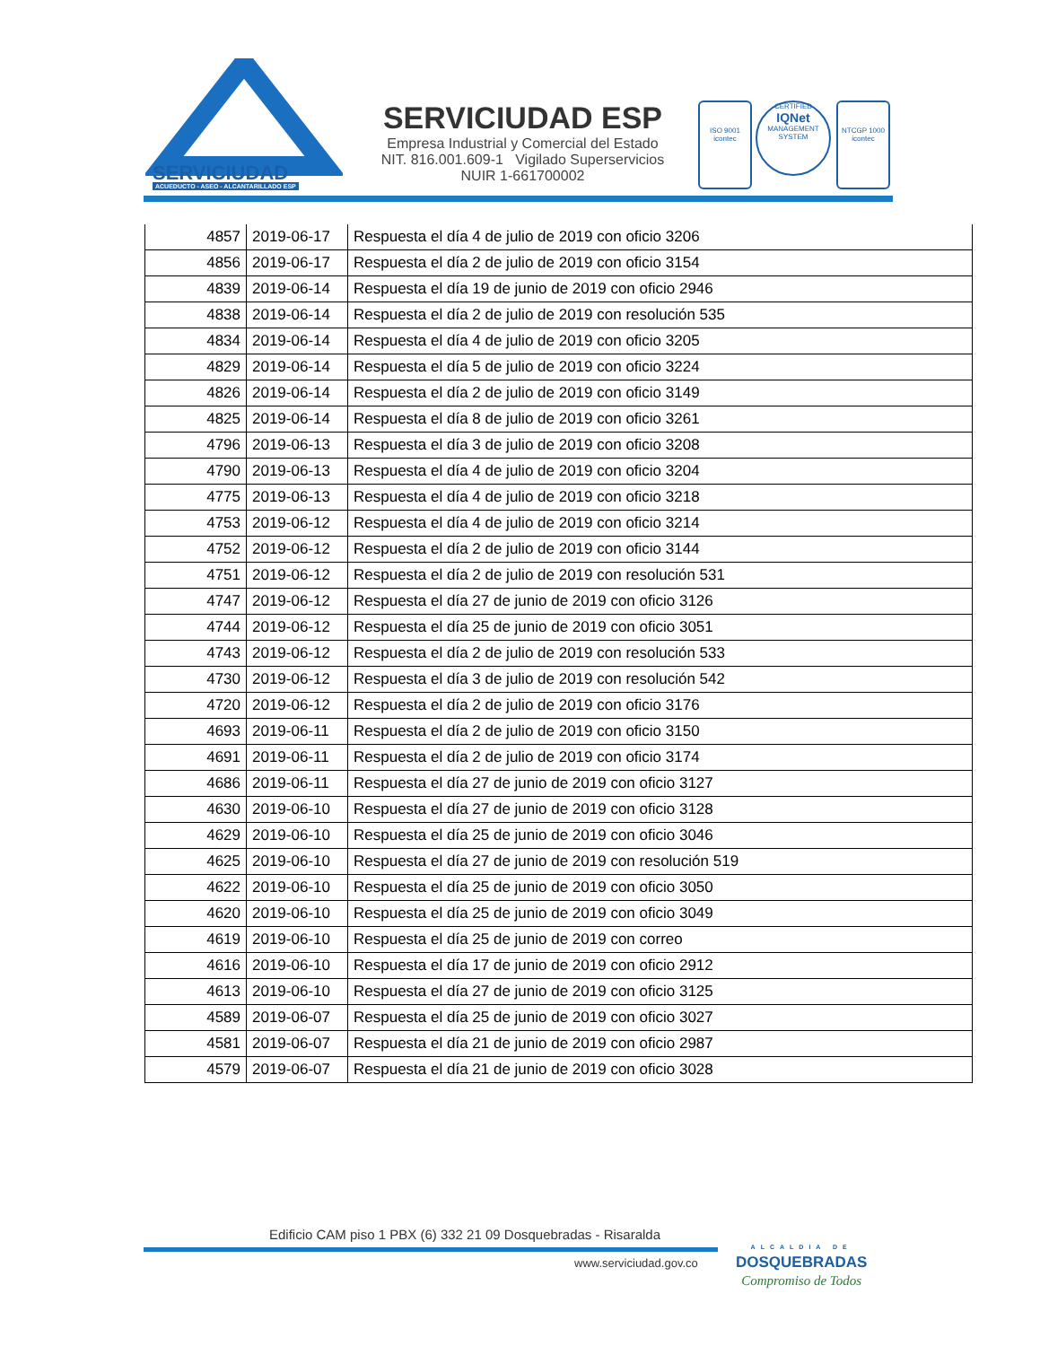SERVICIUDAD
ACUEDUCTO - ASEO - ALCANTARILLADO ESP
SERVICIUDAD ESP
Empresa Industrial y Comercial del Estado
NIT. 816.001.609-1 Vigilado Superservicios
NUIR 1-661700002
ISO 9001
icontec
CERTIFIED
IQNet
MANAGEMENT SYSTEM
NTCGP 1000
icontec
| 4857 | 2019-06-17 | Respuesta el día 4 de julio de 2019 con oficio 3206 |
| 4856 | 2019-06-17 | Respuesta el día 2 de julio de 2019 con oficio 3154 |
| 4839 | 2019-06-14 | Respuesta el día 19 de junio de 2019 con oficio 2946 |
| 4838 | 2019-06-14 | Respuesta el día 2 de julio de 2019 con resolución 535 |
| 4834 | 2019-06-14 | Respuesta el día 4 de julio de 2019 con oficio 3205 |
| 4829 | 2019-06-14 | Respuesta el día 5 de julio de 2019 con oficio 3224 |
| 4826 | 2019-06-14 | Respuesta el día 2 de julio de 2019 con oficio 3149 |
| 4825 | 2019-06-14 | Respuesta el día 8 de julio de 2019 con oficio 3261 |
| 4796 | 2019-06-13 | Respuesta el día 3 de julio de 2019 con oficio 3208 |
| 4790 | 2019-06-13 | Respuesta el día 4 de julio de 2019 con oficio 3204 |
| 4775 | 2019-06-13 | Respuesta el día 4 de julio de 2019 con oficio 3218 |
| 4753 | 2019-06-12 | Respuesta el día 4 de julio de 2019 con oficio 3214 |
| 4752 | 2019-06-12 | Respuesta el día 2 de julio de 2019 con oficio 3144 |
| 4751 | 2019-06-12 | Respuesta el día 2 de julio de 2019 con resolución 531 |
| 4747 | 2019-06-12 | Respuesta el día 27 de junio de 2019 con oficio 3126 |
| 4744 | 2019-06-12 | Respuesta el día 25 de junio de 2019 con oficio 3051 |
| 4743 | 2019-06-12 | Respuesta el día 2 de julio de 2019 con resolución 533 |
| 4730 | 2019-06-12 | Respuesta el día 3 de julio de 2019 con resolución 542 |
| 4720 | 2019-06-12 | Respuesta el día 2 de julio de 2019 con oficio 3176 |
| 4693 | 2019-06-11 | Respuesta el día 2 de julio de 2019 con oficio 3150 |
| 4691 | 2019-06-11 | Respuesta el día 2 de julio de 2019 con oficio 3174 |
| 4686 | 2019-06-11 | Respuesta el día 27 de junio de 2019 con oficio 3127 |
| 4630 | 2019-06-10 | Respuesta el día 27 de junio de 2019 con oficio 3128 |
| 4629 | 2019-06-10 | Respuesta el día 25 de junio de 2019 con oficio 3046 |
| 4625 | 2019-06-10 | Respuesta el día 27 de junio de 2019 con resolución 519 |
| 4622 | 2019-06-10 | Respuesta el día 25 de junio de 2019 con oficio 3050 |
| 4620 | 2019-06-10 | Respuesta el día 25 de junio de 2019 con oficio 3049 |
| 4619 | 2019-06-10 | Respuesta el día 25 de junio de 2019 con correo |
| 4616 | 2019-06-10 | Respuesta el día 17 de junio de 2019 con oficio 2912 |
| 4613 | 2019-06-10 | Respuesta el día 27 de junio de 2019 con oficio 3125 |
| 4589 | 2019-06-07 | Respuesta el día 25 de junio de 2019 con oficio 3027 |
| 4581 | 2019-06-07 | Respuesta el día 21 de junio de 2019 con oficio 2987 |
| 4579 | 2019-06-07 | Respuesta el día 21 de junio de 2019 con oficio 3028 |
Edificio CAM piso 1 PBX (6) 332 21 09 Dosquebradas - Risaralda
www.serviciudad.gov.co
ALCALDIA DE
DOSQUEBRADAS
Compromiso de Todos